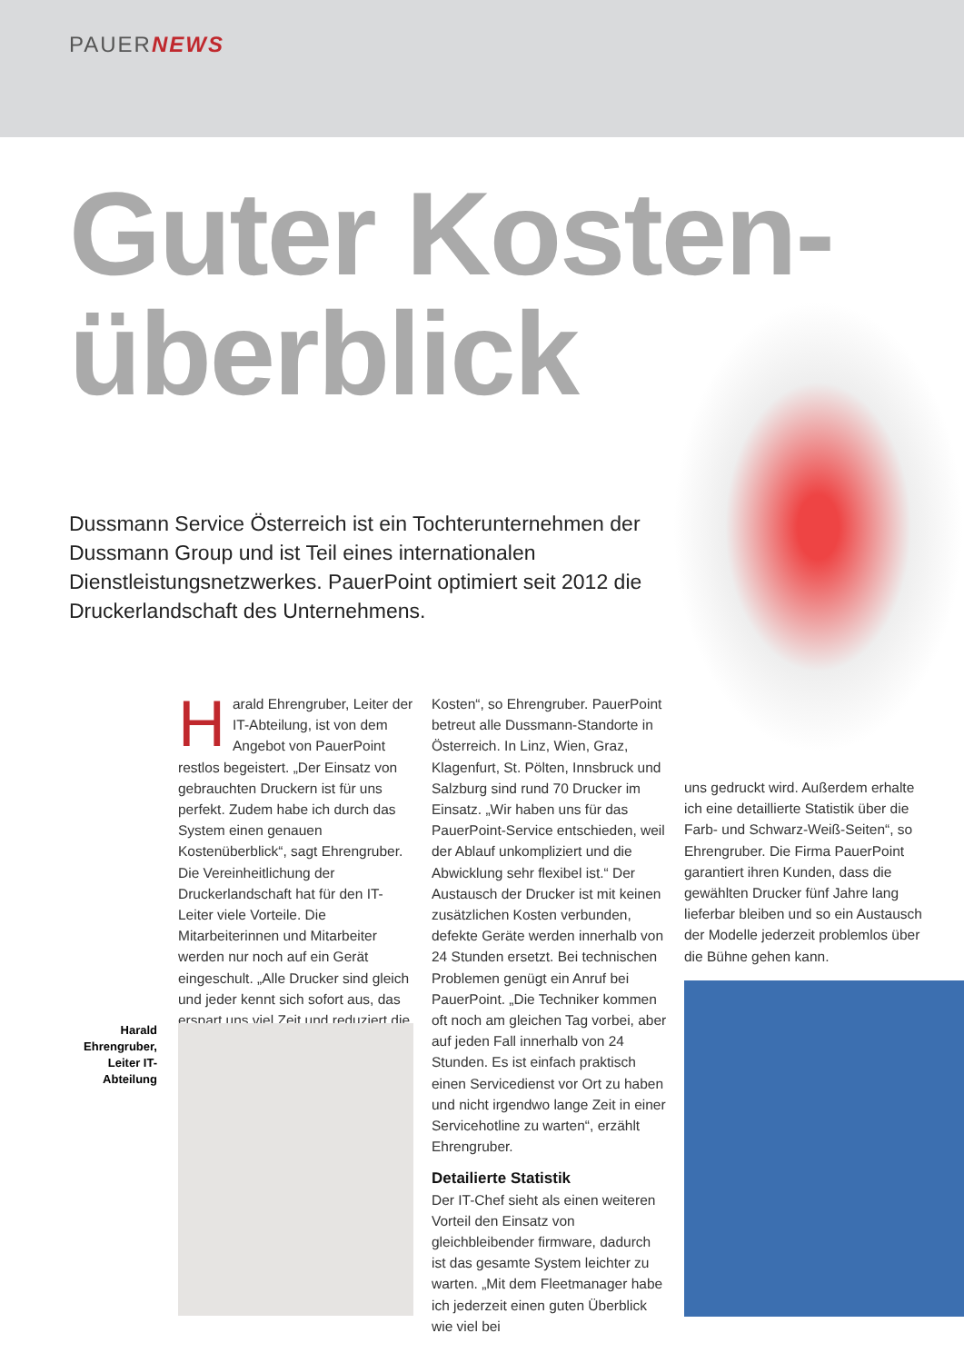PAUERNEWS
Guter Kosten-
überblick
Dussmann Service Österreich ist ein Tochterunternehmen der Dussmann Group und ist Teil eines internationalen Dienstleistungsnetzwerkes. PauerPoint optimiert seit 2012 die Druckerlandschaft des Unternehmens.
Harald Ehrengruber, Leiter der IT-Abteilung, ist von dem Angebot von PauerPoint restlos begeistert. „Der Einsatz von gebrauchten Druckern ist für uns perfekt. Zudem habe ich durch das System einen genauen Kostenüberblick“, sagt Ehrengruber. Die Vereinheitlichung der Druckerlandschaft hat für den IT-Leiter viele Vorteile. Die Mitarbeiterinnen und Mitarbeiter werden nur noch auf ein Gerät eingeschult. „Alle Drucker sind gleich und jeder kennt sich sofort aus, das erspart uns viel Zeit und reduziert die
Harald Ehrengruber, Leiter IT-Abteilung
Kosten“, so Ehrengruber. PauerPoint betreut alle Dussmann-Standorte in Österreich. In Linz, Wien, Graz, Klagenfurt, St. Pölten, Innsbruck und Salzburg sind rund 70 Drucker im Einsatz. „Wir haben uns für das PauerPoint-Service entschieden, weil der Ablauf unkompliziert und die Abwicklung sehr flexibel ist.“ Der Austausch der Drucker ist mit keinen zusätzlichen Kosten verbunden, defekte Geräte werden innerhalb von 24 Stunden ersetzt. Bei technischen Problemen genügt ein Anruf bei PauerPoint. „Die Techniker kommen oft noch am gleichen Tag vorbei, aber auf jeden Fall innerhalb von 24 Stunden. Es ist einfach praktisch einen Servicedienst vor Ort zu haben und nicht irgendwo lange Zeit in einer Servicehotline zu warten“, erzählt Ehrengruber.
Detailierte Statistik
Der IT-Chef sieht als einen weiteren Vorteil den Einsatz von gleichbleibender firmware, dadurch ist das gesamte System leichter zu warten. „Mit dem Fleetmanager habe ich jederzeit einen guten Überblick wie viel bei
uns gedruckt wird. Außerdem erhalte ich eine detaillierte Statistik über die Farb- und Schwarz-Weiß-Seiten“, so Ehrengruber. Die Firma PauerPoint garantiert ihren Kunden, dass die gewählten Drucker fünf Jahre lang lieferbar bleiben und so ein Austausch der Modelle jederzeit problemlos über die Bühne gehen kann.